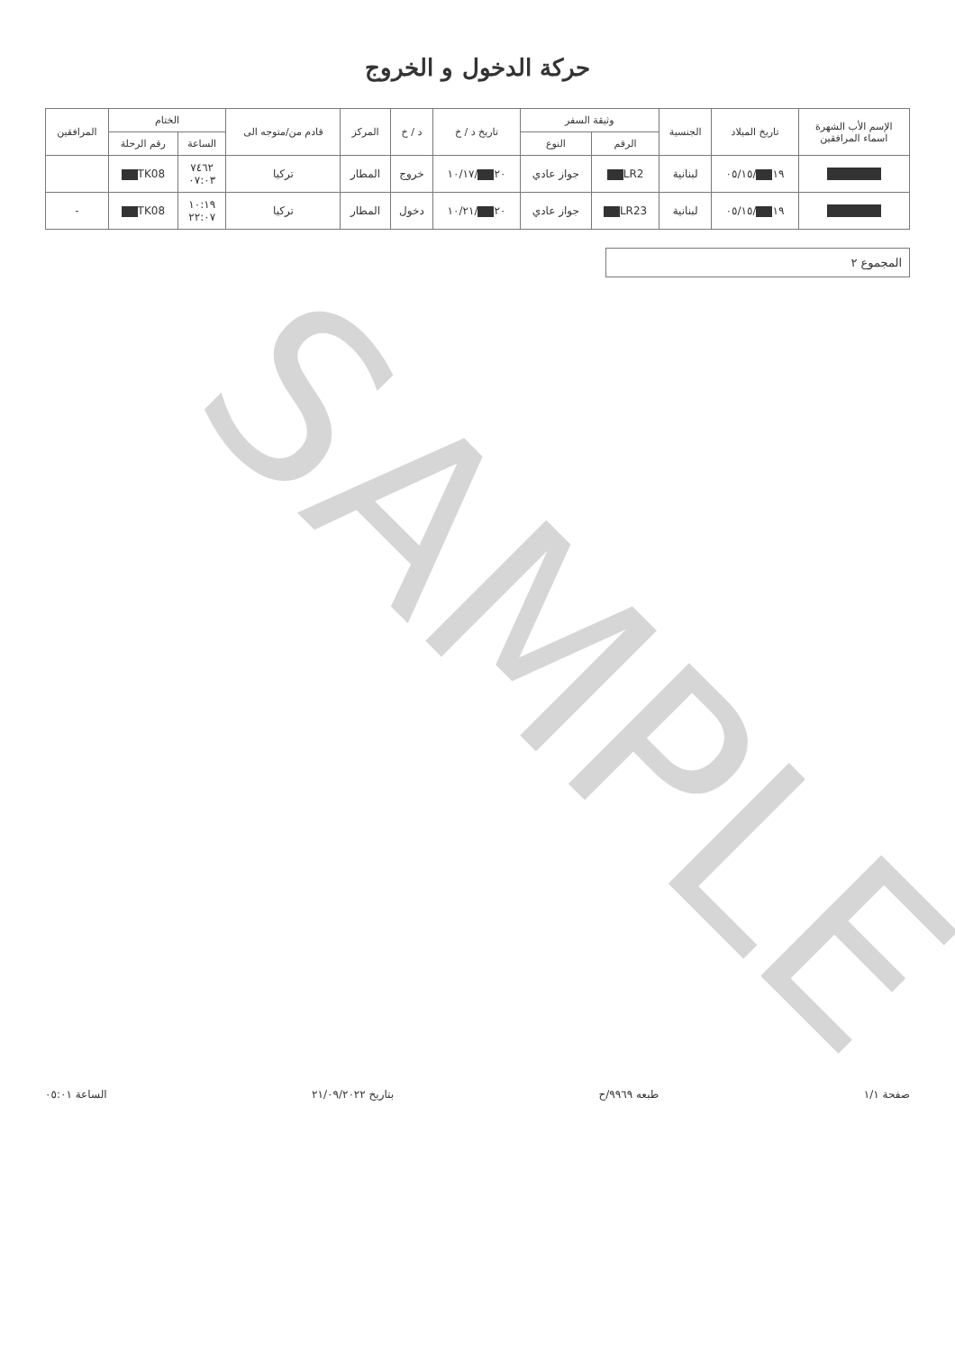حركة الدخول و الخروج
| الإسم الأب الشهرة اسماء المرافقين | تاريخ الميلاد | الجنسية | وثيقة السفر | | تاريخ د / خ | د / خ | المركز | قادم من/متوجه الى | الختام | | المرافقين |
| --- | --- | --- | --- | --- | --- | --- | --- | --- | --- | --- | --- |
| | | | الرقم | النوع | | | | | الساعة | رقم الرحلة | |
| | ١٩ /٠٥/١٥ | لبنانية | LR2 | جواز عادي | ٢٠ /١٠/١٧ | خروج | المطار | تركيا | ٧٤٦٢ ٠٧:٠٣ | TK08 | |
| | ١٩ /٠٥/١٥ | لبنانية | LR23 | جواز عادي | ٢٠ /١٠/٢١ | دخول | المطار | تركيا | ١٠:١٩ ٢٢:٠٧ | TK08 | - |
المجموع ٢
صفحة ١/١ طبعه ٩٩٦٩/ح بتاريخ ٢١/٠٩/٢٠٢٢ الساعة ٠٥:٠١
SAMPLE